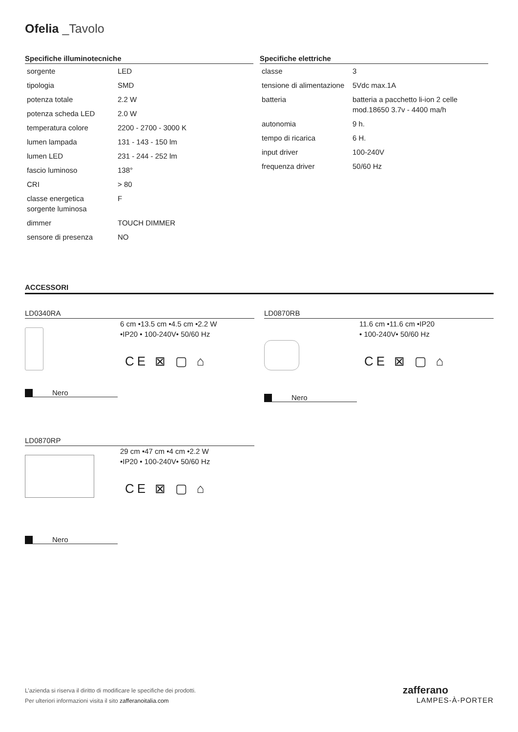Ofelia _Tavolo
Specifiche illuminotecniche
| sorgente | LED |
| tipologia | SMD |
| potenza totale | 2.2 W |
| potenza scheda LED | 2.0 W |
| temperatura colore | 2200 - 2700 - 3000 K |
| lumen lampada | 131 - 143 - 150 lm |
| lumen LED | 231 - 244 - 252 lm |
| fascio luminoso | 138° |
| CRI | > 80 |
| classe energetica sorgente luminosa | F |
| dimmer | TOUCH DIMMER |
| sensore di presenza | NO |
Specifiche elettriche
| classe | 3 |
| tensione di alimentazione | 5Vdc max.1A |
| batteria | batteria a pacchetto li-ion 2 celle mod.18650 3.7v - 4400 ma/h |
| autonomia | 9 h. |
| tempo di ricarica | 6 H. |
| input driver | 100-240V |
| frequenza driver | 50/60 Hz |
ACCESSORI
LD0340RA
6 cm •13.5 cm •4.5 cm •2.2 W
•IP20 • 100-240V• 50/60 Hz
CE ⊠ ▢ ⌂
Nero
LD0870RB
11.6 cm •11.6 cm •IP20
• 100-240V• 50/60 Hz
CE ⊠ ▢ ⌂
Nero
LD0870RP
29 cm •47 cm •4 cm •2.2 W
•IP20 • 100-240V• 50/60 Hz
CE ⊠ ▢ ⌂
Nero
L’azienda si riserva il diritto di modificare le specifiche dei prodotti.
Per ulteriori informazioni visita il sito zafferanoitalia.com
zafferano
LAMPES-À-PORTER